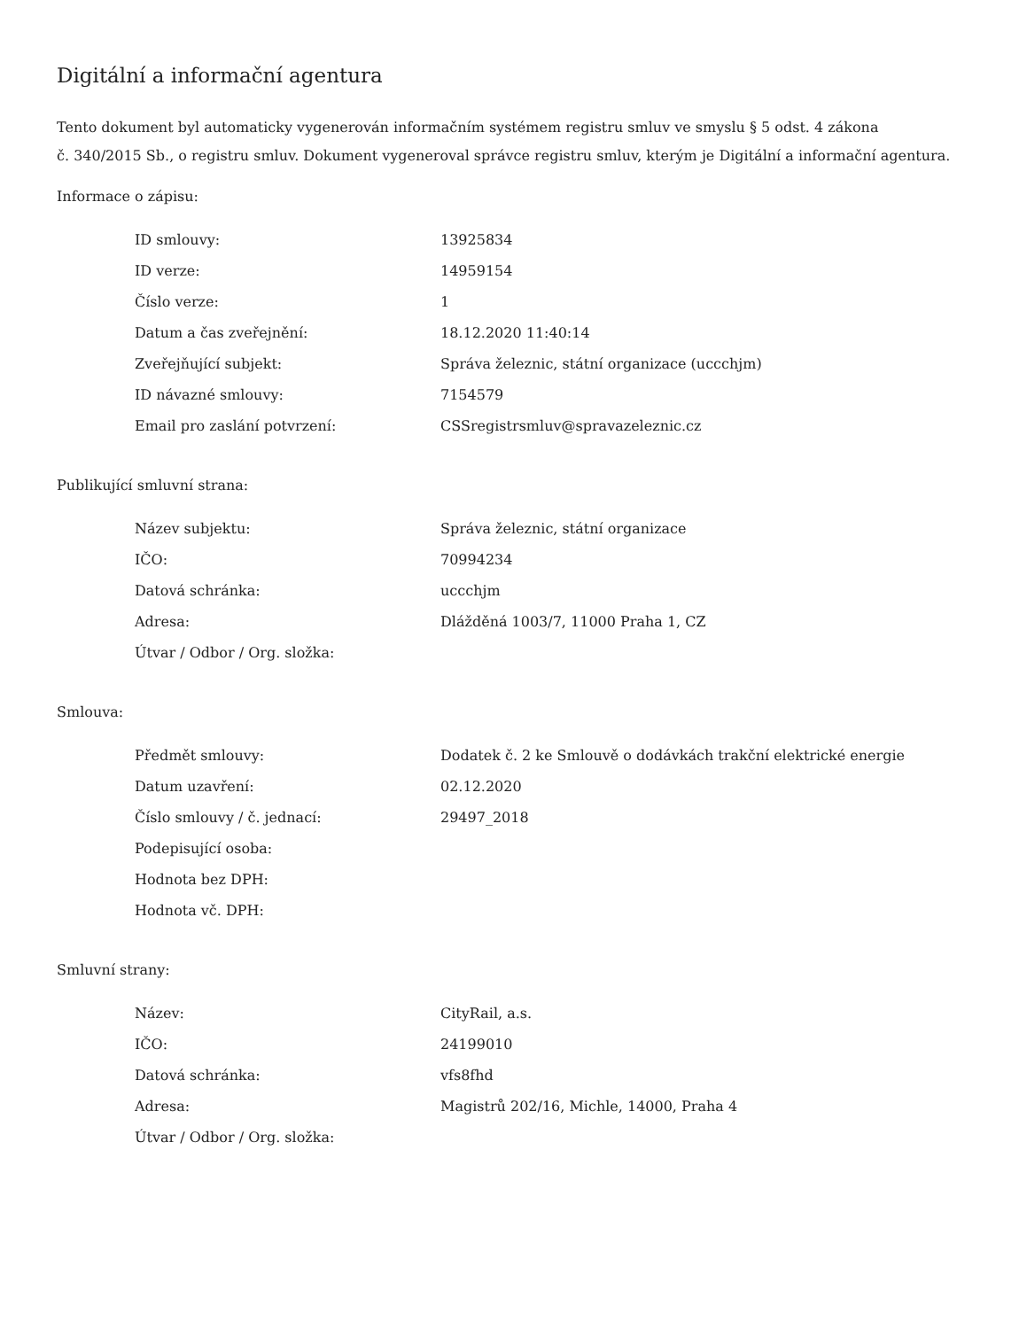Digitální a informační agentura
Tento dokument byl automaticky vygenerován informačním systémem registru smluv ve smyslu § 5 odst. 4 zákona
č. 340/2015 Sb., o registru smluv. Dokument vygeneroval správce registru smluv, kterým je Digitální a informační agentura.
Informace o zápisu:
| ID smlouvy: | 13925834 |
| ID verze: | 14959154 |
| Číslo verze: | 1 |
| Datum a čas zveřejnění: | 18.12.2020 11:40:14 |
| Zveřejňující subjekt: | Správa železnic, státní organizace (uccchjm) |
| ID návazné smlouvy: | 7154579 |
| Email pro zaslání potvrzení: | CSSregistrsmluv@spravazeleznic.cz |
Publikující smluvní strana:
| Název subjektu: | Správa železnic, státní organizace |
| IČO: | 70994234 |
| Datová schránka: | uccchjm |
| Adresa: | Dlážděná 1003/7, 11000 Praha 1, CZ |
| Útvar / Odbor / Org. složka: | |
Smlouva:
| Předmět smlouvy: | Dodatek č. 2 ke Smlouvě o dodávkách trakční elektrické energie |
| Datum uzavření: | 02.12.2020 |
| Číslo smlouvy / č. jednací: | 29497_2018 |
| Podepisující osoba: | |
| Hodnota bez DPH: | |
| Hodnota vč. DPH: | |
Smluvní strany:
| Název: | CityRail, a.s. |
| IČO: | 24199010 |
| Datová schránka: | vfs8fhd |
| Adresa: | Magistrů 202/16, Michle, 14000, Praha 4 |
| Útvar / Odbor / Org. složka: | |